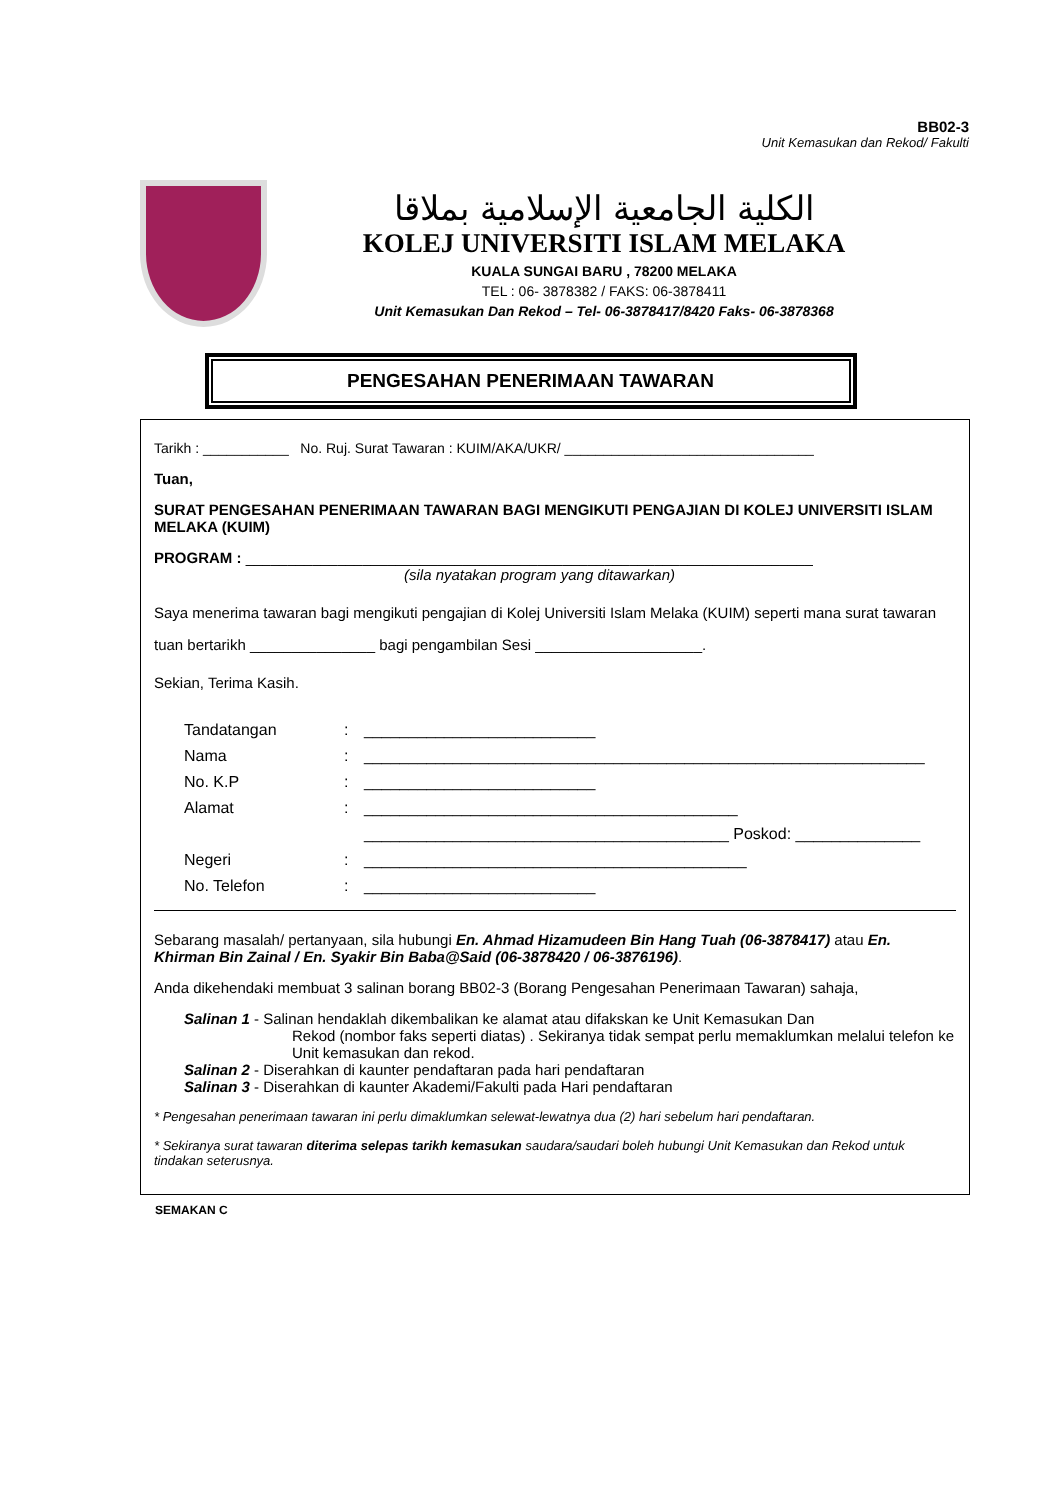BB02-3
Unit Kemasukan dan Rekod/ Fakulti
الكلية الجامعية الإسلامية بملاقا
KOLEJ UNIVERSITI ISLAM MELAKA
KUALA SUNGAI BARU , 78200 MELAKA
TEL : 06- 3878382 / FAKS: 06-3878411
Unit Kemasukan Dan Rekod – Tel- 06-3878417/8420 Faks- 06-3878368
PENGESAHAN PENERIMAAN TAWARAN
Tarikh : ___________ No. Ruj. Surat Tawaran : KUIM/AKA/UKR/ ________________________________
Tuan,
SURAT PENGESAHAN PENERIMAAN TAWARAN BAGI MENGIKUTI PENGAJIAN DI KOLEJ UNIVERSITI ISLAM MELAKA (KUIM)
PROGRAM : ____________________________________________________________________
(sila nyatakan program yang ditawarkan)
Saya menerima tawaran bagi mengikuti pengajian di Kolej Universiti Islam Melaka (KUIM) seperti mana surat tawaran tuan bertarikh _______________ bagi pengambilan Sesi ____________________.
Sekian, Terima Kasih.
Tandatangan: __________________________ Nama: _______________________________________________________________ No. K.P: __________________________ Alamat: __________________________________________ _________________________________________ Poskod: ______________ Negeri: ___________________________________________ No. Telefon: __________________________
Sebarang masalah/ pertanyaan, sila hubungi En. Ahmad Hizamudeen Bin Hang Tuah (06-3878417) atau En. Khirman Bin Zainal / En. Syakir Bin Baba@Said (06-3878420 / 06-3876196).
Anda dikehendaki membuat 3 salinan borang BB02-3 (Borang Pengesahan Penerimaan Tawaran) sahaja,
Salinan 1 - Salinan hendaklah dikembalikan ke alamat atau difakskan ke Unit Kemasukan Dan
Rekod (nombor faks seperti diatas) . Sekiranya tidak sempat perlu memaklumkan melalui telefon ke Unit kemasukan dan rekod.
Salinan 2 - Diserahkan di kaunter pendaftaran pada hari pendaftaran
Salinan 3 - Diserahkan di kaunter Akademi/Fakulti pada Hari pendaftaran
* Pengesahan penerimaan tawaran ini perlu dimaklumkan selewat-lewatnya dua (2) hari sebelum hari pendaftaran.
* Sekiranya surat tawaran diterima selepas tarikh kemasukan saudara/saudari boleh hubungi Unit Kemasukan dan Rekod untuk tindakan seterusnya.
SEMAKAN C